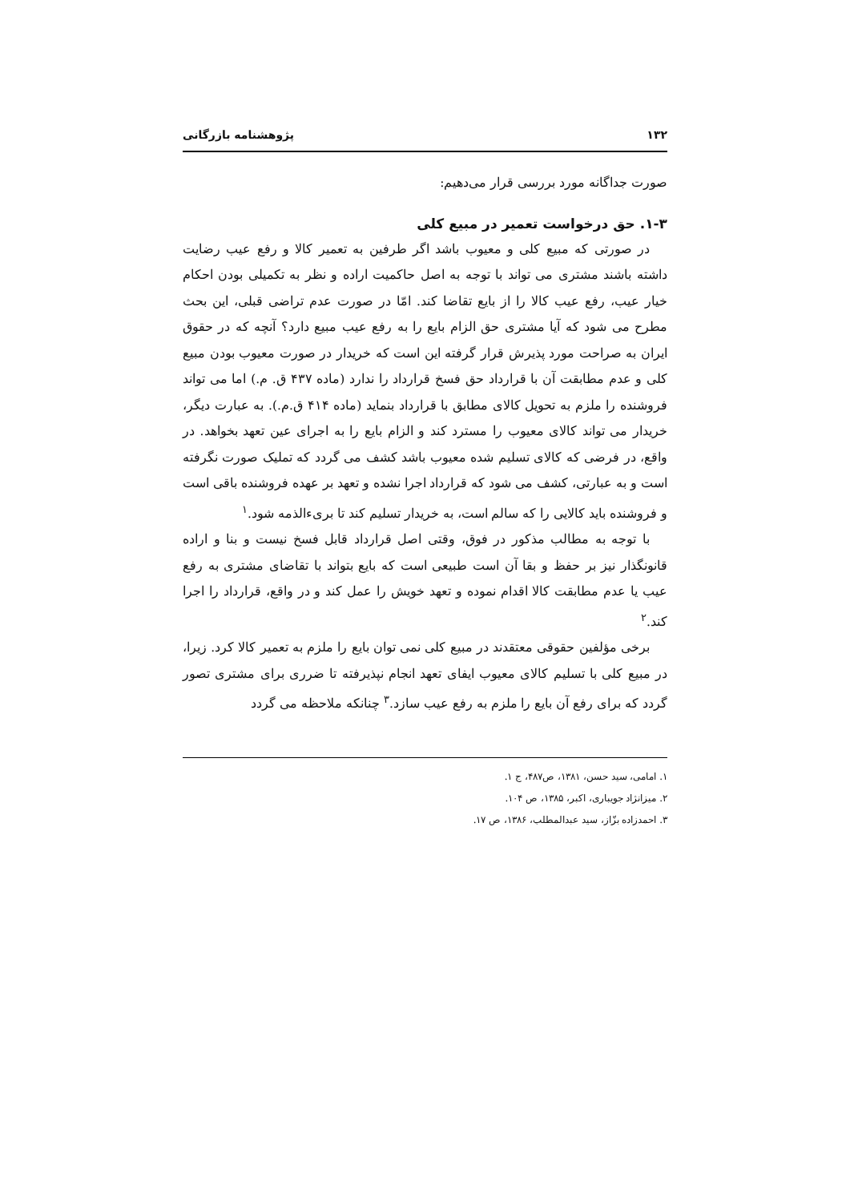۱۳۲ پژوهشنامه بازرگانی
صورت جداگانه مورد بررسی قرار می‌دهیم:
۱-۳. حق درخواست تعمیر در مبیع کلی
در صورتی که مبیع کلی و معیوب باشد اگر طرفین به تعمیر کالا و رفع عیب رضایت داشته باشند مشتری می تواند با توجه به اصل حاکمیت اراده و نظر به تکمیلی بودن احکام خیار عیب، رفع عیب کالا را از بایع تقاضا کند. امّا در صورت عدم تراضی قبلی، این بحث مطرح می شود که آیا مشتری حق الزام بایع را به رفع عیب مبیع دارد؟ آنچه که در حقوق ایران به صراحت مورد پذیرش قرار گرفته این است که خریدار در صورت معیوب بودن مبیع کلی و عدم مطابقت آن با قرارداد حق فسخ قرارداد را ندارد (ماده ۴۳۷ ق. م.) اما می تواند فروشنده را ملزم به تحویل کالای مطابق با قرارداد بنماید (ماده ۴۱۴ ق.م.). به عبارت دیگر، خریدار می تواند کالای معیوب را مسترد کند و الزام بایع را به اجرای عین تعهد بخواهد. در واقع، در فرضی که کالای تسلیم شده معیوب باشد کشف می گردد که تملیک صورت نگرفته است و به عبارتی، کشف می شود که قرارداد اجرا نشده و تعهد بر عهده فروشنده باقی است و فروشنده باید کالایی را که سالم است، به خریدار تسلیم کند تا بریءالذمه شود.<sup>۱</sup>
با توجه به مطالب مذکور در فوق، وقتی اصل قرارداد قابل فسخ نیست و بنا و اراده قانونگذار نیز بر حفظ و بقا آن است طبیعی است که بایع بتواند با تقاضای مشتری به رفع عیب یا عدم مطابقت کالا اقدام نموده و تعهد خویش را عمل کند و در واقع، قرارداد را اجرا کند.<sup>۲</sup>
برخی مؤلفین حقوقی معتقدند در مبیع کلی نمی توان بایع را ملزم به تعمیر کالا کرد. زیرا، در مبیع کلی با تسلیم کالای معیوب ایفای تعهد انجام نپذیرفته تا ضرری برای مشتری تصور گردد که برای رفع آن بایع را ملزم به رفع عیب سازد.<sup>۳</sup> چنانکه ملاحظه می گردد
۱. امامی، سید حسن، ۱۳۸۱، ص۴۸۷، ج ۱.
۲. میزانژاد جویباری، اکبر، ۱۳۸۵، ص ۱۰۴.
۳. احمدزاده بزّاز، سید عبدالمطلب، ۱۳۸۶، ص ۱۷.